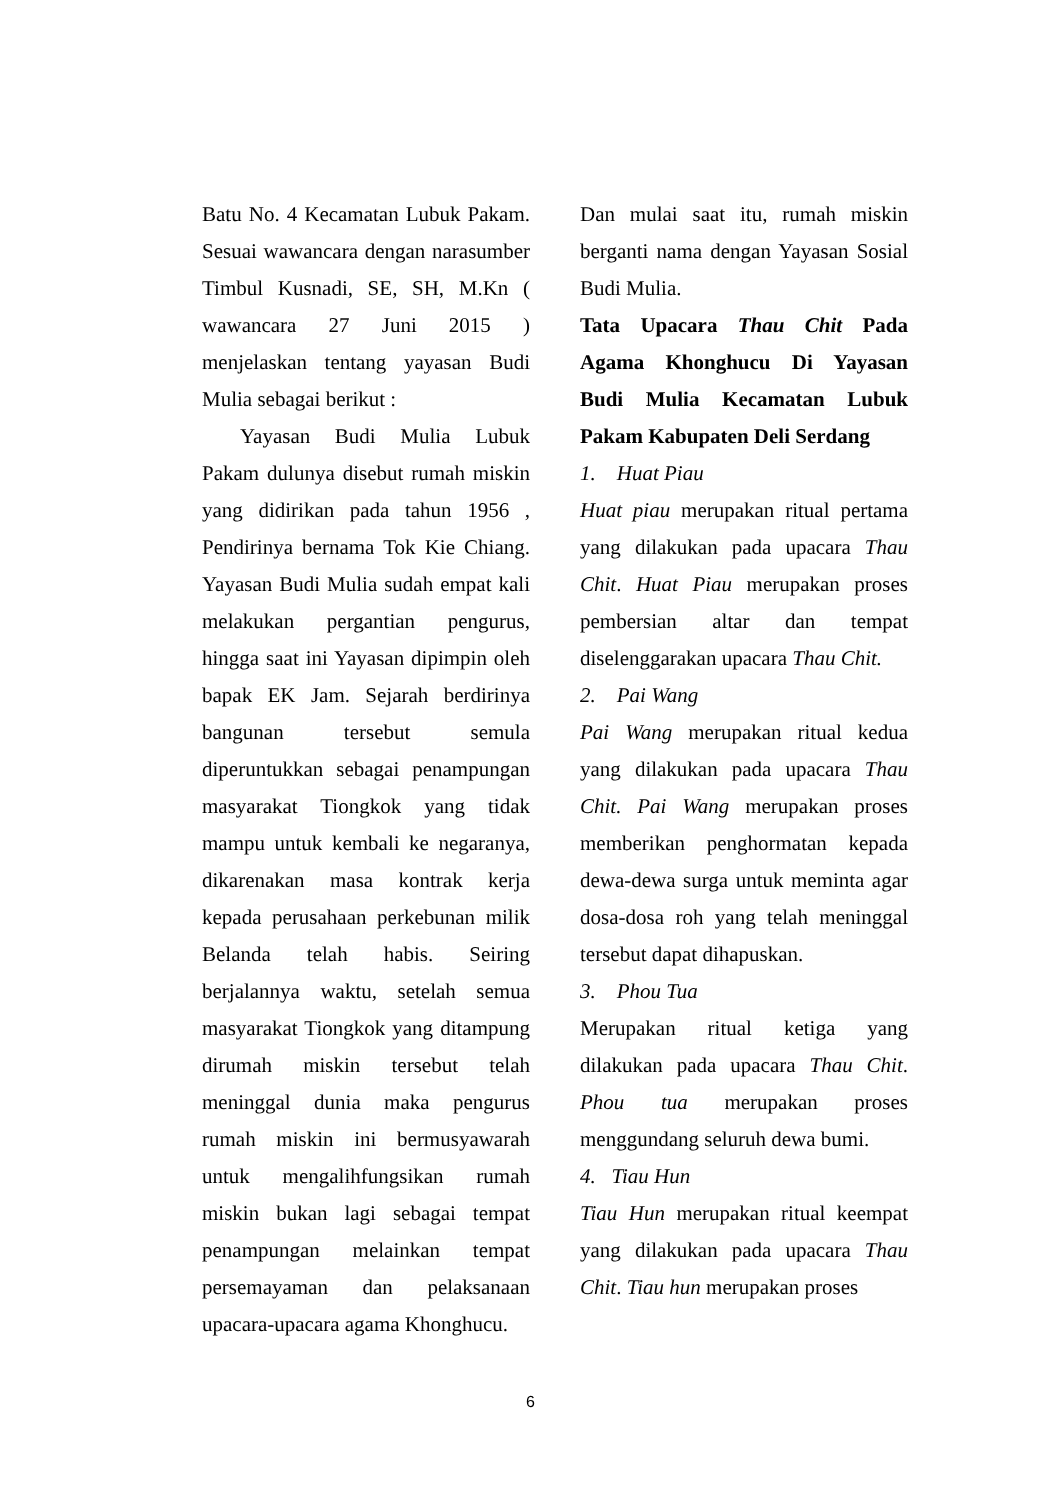Batu No. 4 Kecamatan Lubuk Pakam. Sesuai wawancara dengan narasumber Timbul Kusnadi, SE, SH, M.Kn ( wawancara 27 Juni 2015 ) menjelaskan tentang yayasan Budi Mulia sebagai berikut :
Yayasan Budi Mulia Lubuk Pakam dulunya disebut rumah miskin yang didirikan pada tahun 1956 , Pendirinya bernama Tok Kie Chiang. Yayasan Budi Mulia sudah empat kali melakukan pergantian pengurus, hingga saat ini Yayasan dipimpin oleh bapak EK Jam. Sejarah berdirinya bangunan tersebut semula diperuntukkan sebagai penampungan masyarakat Tiongkok yang tidak mampu untuk kembali ke negaranya, dikarenakan masa kontrak kerja kepada perusahaan perkebunan milik Belanda telah habis. Seiring berjalannya waktu, setelah semua masyarakat Tiongkok yang ditampung dirumah miskin tersebut telah meninggal dunia maka pengurus rumah miskin ini bermusyawarah untuk mengalihfungsikan rumah miskin bukan lagi sebagai tempat penampungan melainkan tempat persemayaman dan pelaksanaan upacara-upacara agama Khonghucu.
Dan mulai saat itu, rumah miskin berganti nama dengan Yayasan Sosial Budi Mulia.
Tata Upacara Thau Chit Pada Agama Khonghucu Di Yayasan Budi Mulia Kecamatan Lubuk Pakam Kabupaten Deli Serdang
1. Huat Piau
Huat piau merupakan ritual pertama yang dilakukan pada upacara Thau Chit. Huat Piau merupakan proses pembersian altar dan tempat diselenggarakan upacara Thau Chit.
2. Pai Wang
Pai Wang merupakan ritual kedua yang dilakukan pada upacara Thau Chit. Pai Wang merupakan proses memberikan penghormatan kepada dewa-dewa surga untuk meminta agar dosa-dosa roh yang telah meninggal tersebut dapat dihapuskan.
3. Phou Tua
Merupakan ritual ketiga yang dilakukan pada upacara Thau Chit. Phou tua merupakan proses menggundang seluruh dewa bumi.
4. Tiau Hun
Tiau Hun merupakan ritual keempat yang dilakukan pada upacara Thau Chit. Tiau hun merupakan proses
6